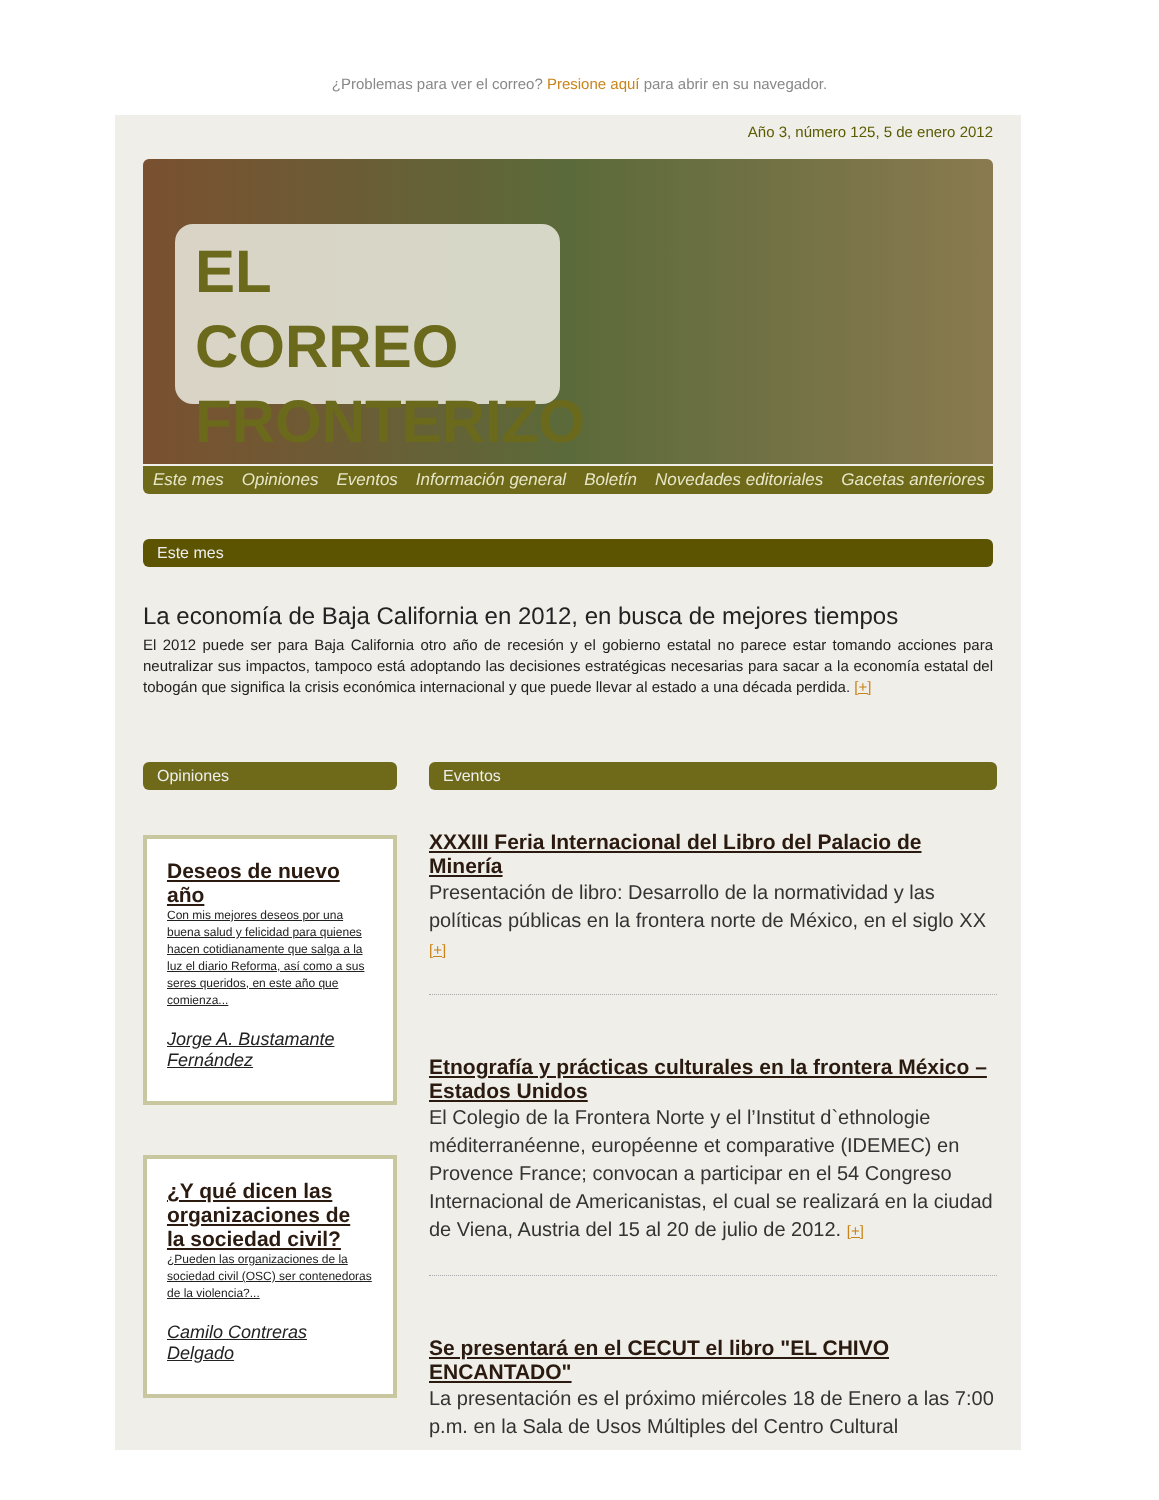¿Problemas para ver el correo? Presione aquí para abrir en su navegador.
Año 3, número 125, 5 de enero 2012
EL CORREO
FRONTERIZO
Este mes Opiniones Eventos Información general Boletín Novedades editoriales Gacetas anteriores
Este mes
La economía de Baja California en 2012, en busca de mejores tiempos
El 2012 puede ser para Baja California otro año de recesión y el gobierno estatal no parece estar tomando acciones para neutralizar sus impactos, tampoco está adoptando las decisiones estratégicas necesarias para sacar a la economía estatal del tobogán que significa la crisis económica internacional y que puede llevar al estado a una década perdida. [+]
Opiniones
Deseos de nuevo año
Con mis mejores deseos por una buena salud y felicidad para quienes hacen cotidianamente que salga a la luz el diario Reforma, así como a sus seres queridos, en este año que comienza...
Jorge A. Bustamante Fernández
¿Y qué dicen las organizaciones de la sociedad civil?
¿Pueden las organizaciones de la sociedad civil (OSC) ser contenedoras de la violencia?...
Camilo Contreras Delgado
Eventos
XXXIII Feria Internacional del Libro del Palacio de Minería
Presentación de libro: Desarrollo de la normatividad y las políticas públicas en la frontera norte de México, en el siglo XX [+]
Etnografía y prácticas culturales en la frontera México – Estados Unidos
El Colegio de la Frontera Norte y el l’Institut d`ethnologie méditerranéenne, européenne et comparative (IDEMEC) en Provence France; convocan a participar en el 54 Congreso Internacional de Americanistas, el cual se realizará en la ciudad de Viena, Austria del 15 al 20 de julio de 2012. [+]
Se presentará en el CECUT el libro "EL CHIVO ENCANTADO"
La presentación es el próximo miércoles 18 de Enero a las 7:00 p.m. en la Sala de Usos Múltiples del Centro Cultural